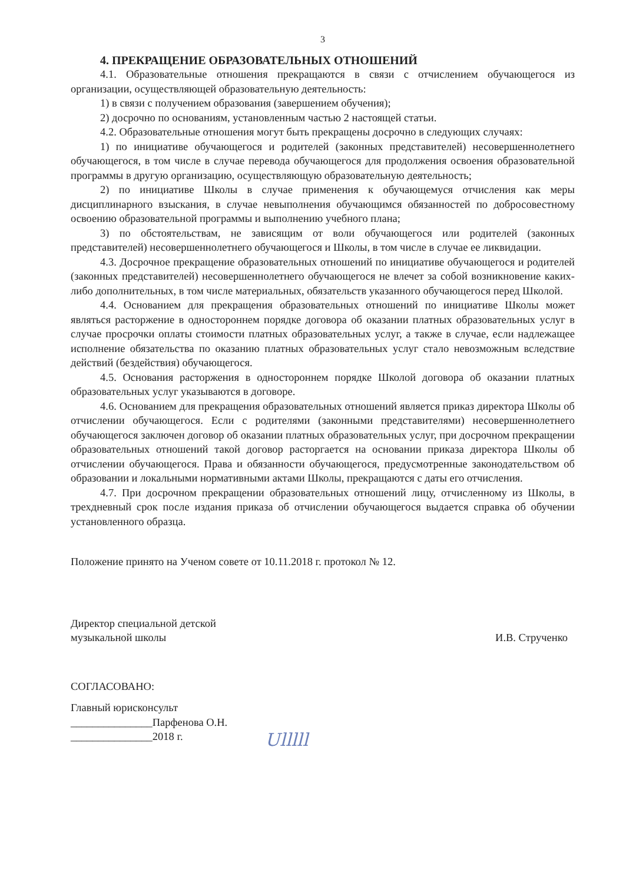3
4. ПРЕКРАЩЕНИЕ ОБРАЗОВАТЕЛЬНЫХ ОТНОШЕНИЙ
4.1. Образовательные отношения прекращаются в связи с отчислением обучающегося из организации, осуществляющей образовательную деятельность:
1) в связи с получением образования (завершением обучения);
2) досрочно по основаниям, установленным частью 2 настоящей статьи.
4.2. Образовательные отношения могут быть прекращены досрочно в следующих случаях:
1) по инициативе обучающегося и родителей (законных представителей) несовершеннолетнего обучающегося, в том числе в случае перевода обучающегося для продолжения освоения образовательной программы в другую организацию, осуществляющую образовательную деятельность;
2) по инициативе Школы в случае применения к обучающемуся отчисления как меры дисциплинарного взыскания, в случае невыполнения обучающимся обязанностей по добросовестному освоению образовательной программы и выполнению учебного плана;
3) по обстоятельствам, не зависящим от воли обучающегося или родителей (законных представителей) несовершеннолетнего обучающегося и Школы, в том числе в случае ее ликвидации.
4.3. Досрочное прекращение образовательных отношений по инициативе обучающегося и родителей (законных представителей) несовершеннолетнего обучающегося не влечет за собой возникновение каких-либо дополнительных, в том числе материальных, обязательств указанного обучающегося перед Школой.
4.4. Основанием для прекращения образовательных отношений по инициативе Школы может являться расторжение в одностороннем порядке договора об оказании платных образовательных услуг в случае просрочки оплаты стоимости платных образовательных услуг, а также в случае, если надлежащее исполнение обязательства по оказанию платных образовательных услуг стало невозможным вследствие действий (бездействия) обучающегося.
4.5. Основания расторжения в одностороннем порядке Школой договора об оказании платных образовательных услуг указываются в договоре.
4.6. Основанием для прекращения образовательных отношений является приказ директора Школы об отчислении обучающегося. Если с родителями (законными представителями) несовершеннолетнего обучающегося заключен договор об оказании платных образовательных услуг, при досрочном прекращении образовательных отношений такой договор расторгается на основании приказа директора Школы об отчислении обучающегося. Права и обязанности обучающегося, предусмотренные законодательством об образовании и локальными нормативными актами Школы, прекращаются с даты его отчисления.
4.7. При досрочном прекращении образовательных отношений лицу, отчисленному из Школы, в трехдневный срок после издания приказа об отчислении обучающегося выдается справка об обучении установленного образца.
Положение принято на Ученом совете от 10.11.2018 г. протокол № 12.
Директор специальной детской
музыкальной школы И.В. Струченко
СОГЛАСОВАНО:
Главный юрисконсульт
_______________Парфенова О.Н.
_______________2018 г.
Ulllll